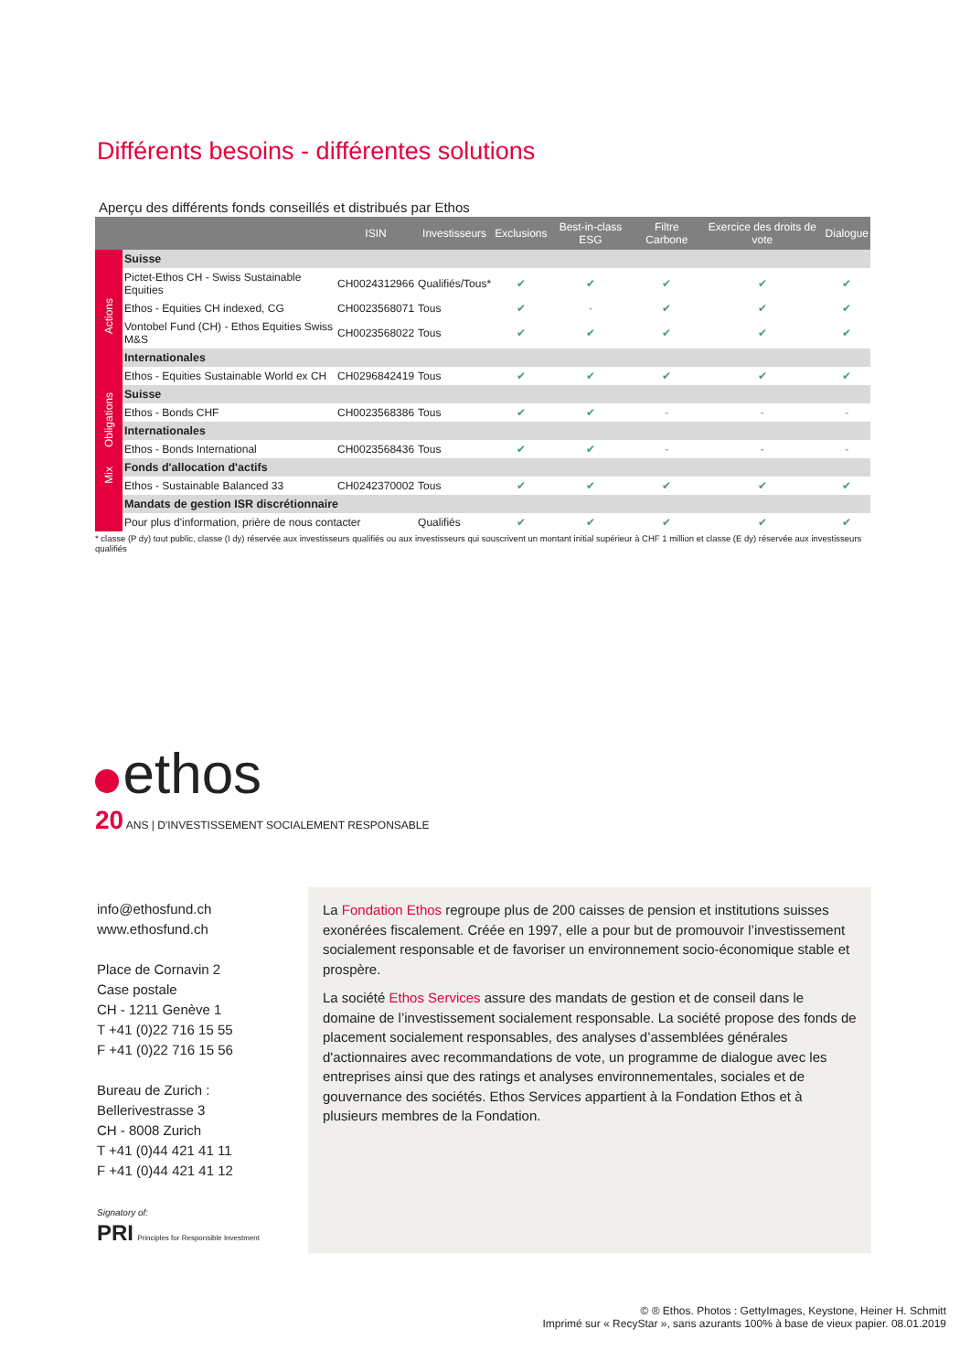Différents besoins - différentes solutions
Aperçu des différents fonds conseillés et distribués par Ethos
| | | ISIN | Investisseurs | Exclusions | Best-in-class ESG | Filtre Carbone | Exercice des droits de vote | Dialogue |
| --- | --- | --- | --- | --- | --- | --- | --- | --- |
| Actions | Suisse | | | | | | | |
| | Pictet-Ethos CH - Swiss Sustainable Equities | CH0024312966 | Qualifiés/Tous* | ✔ | ✔ | ✔ | ✔ | ✔ |
| | Ethos - Equities CH indexed, CG | CH0023568071 | Tous | ✔ | - | ✔ | ✔ | ✔ |
| | Vontobel Fund (CH) - Ethos Equities Swiss M&S | CH0023568022 | Tous | ✔ | ✔ | ✔ | ✔ | ✔ |
| | Internationales | | | | | | | |
| | Ethos - Equities Sustainable World ex CH | CH0296842419 | Tous | ✔ | ✔ | ✔ | ✔ | ✔ |
| Obligations | Suisse | | | | | | | |
| | Ethos - Bonds CHF | CH0023568386 | Tous | ✔ | ✔ | - | - | - |
| | Internationales | | | | | | | |
| | Ethos - Bonds International | CH0023568436 | Tous | ✔ | ✔ | - | - | - |
| Mix | Fonds d'allocation d'actifs | | | | | | | |
| | Ethos - Sustainable Balanced 33 | CH0242370002 | Tous | ✔ | ✔ | ✔ | ✔ | ✔ |
| | Mandats de gestion ISR discrétionnaire | | | | | | | |
| | Pour plus d'information, prière de nous contacter | | Qualifiés | ✔ | ✔ | ✔ | ✔ | ✔ |
* classe (P dy) tout public, classe (I dy) réservée aux investisseurs qualifiés ou aux investisseurs qui souscrivent un montant initial supérieur à CHF 1 million et classe (E dy) réservée aux investisseurs qualifiés
ethos
20 ANS | D'INVESTISSEMENT SOCIALEMENT RESPONSABLE
info@ethosfund.ch
www.ethosfund.ch
Place de Cornavin 2
Case postale
CH - 1211 Genève 1
T +41 (0)22 716 15 55
F +41 (0)22 716 15 56
Bureau de Zurich :
Bellerivestrasse 3
CH - 8008 Zurich
T +41 (0)44 421 41 11
F +41 (0)44 421 41 12
Signatory of:
PRI Principles for Responsible Investment
La Fondation Ethos regroupe plus de 200 caisses de pension et institutions suisses exonérées fiscalement. Créée en 1997, elle a pour but de promouvoir l’investissement socialement responsable et de favoriser un environnement socio-économique stable et prospère.
La société Ethos Services assure des mandats de gestion et de conseil dans le domaine de l’investissement socialement responsable. La société propose des fonds de placement socialement responsables, des analyses d’assemblées générales d'actionnaires avec recommandations de vote, un programme de dialogue avec les entreprises ainsi que des ratings et analyses environnementales, sociales et de gouvernance des sociétés. Ethos Services appartient à la Fondation Ethos et à plusieurs membres de la Fondation.
© ® Ethos. Photos : GettyImages, Keystone, Heiner H. Schmitt
Imprimé sur « RecyStar », sans azurants 100% à base de vieux papier. 08.01.2019